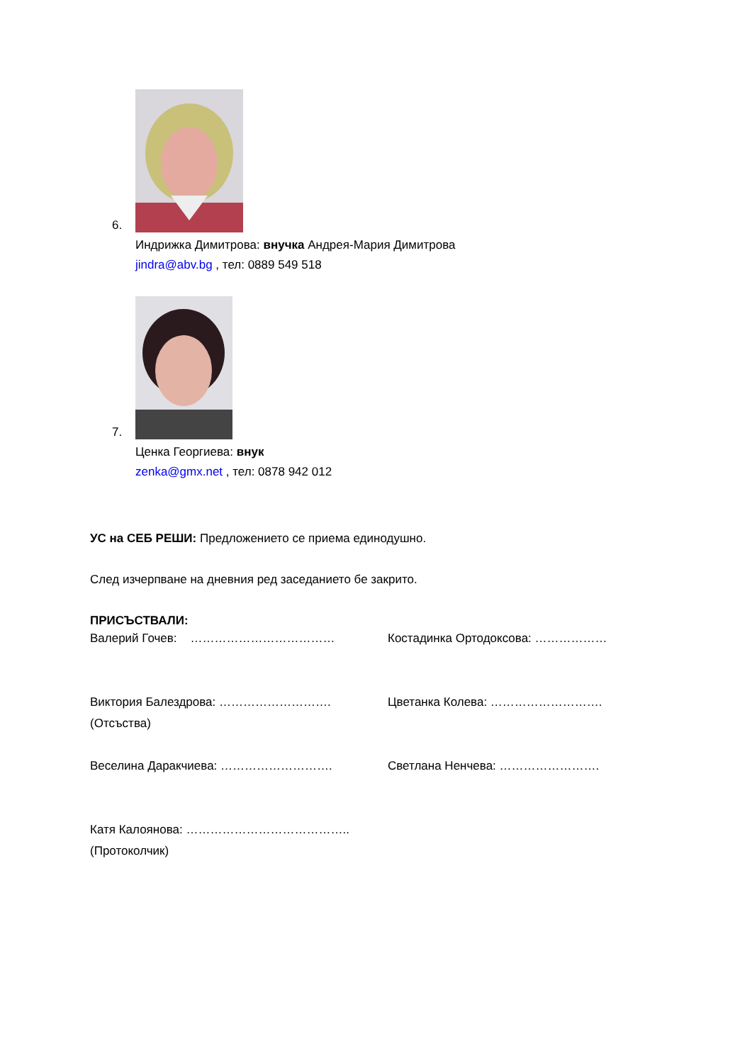6.
Индрижка Димитрова: внучка Андрея-Мария Димитрова
jindra@abv.bg , тел: 0889 549 518
7.
Ценка Георгиева: внук
zenka@gmx.net , тел: 0878 942 012
УС на СЕБ РЕШИ: Предложението се приема единодушно.
След изчерпване на дневния ред заседанието бе закрито.
ПРИСЪСТВАЛИ:
Валерий Гочев: ……………………………… Костадинка Ортодоксова: ………………
Виктория Балездрова: ……………………….
(Отсъства)
Цветанка Колева: ……………………….
Веселина Даракчиева: ………………………. Светлана Ненчева: …………………….
Катя Калоянова: …………………………………..
(Протоколчик)